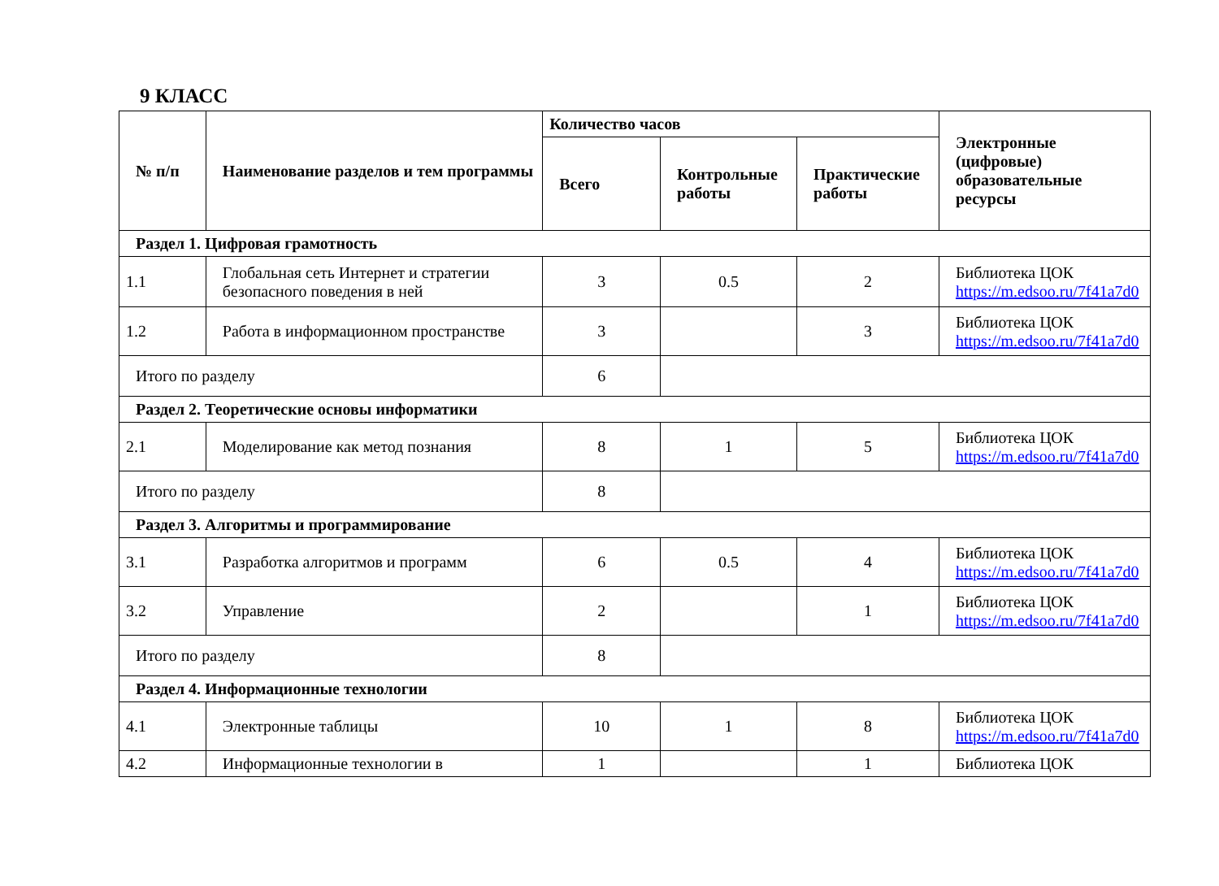9 КЛАСС
| № п/п | Наименование разделов и тем программы | Количество часов | | | Электронные (цифровые) образовательные ресурсы |
| --- | --- | --- | --- | --- | --- |
| | | Всего | Контрольные работы | Практические работы | |
| Раздел 1. Цифровая грамотность | | | | | |
| 1.1 | Глобальная сеть Интернет и стратегии безопасного поведения в ней | 3 | 0.5 | 2 | Библиотека ЦОК https://m.edsoo.ru/7f41a7d0 |
| 1.2 | Работа в информационном пространстве | 3 | | 3 | Библиотека ЦОК https://m.edsoo.ru/7f41a7d0 |
| Итого по разделу | | 6 | | | |
| Раздел 2. Теоретические основы информатики | | | | | |
| 2.1 | Моделирование как метод познания | 8 | 1 | 5 | Библиотека ЦОК https://m.edsoo.ru/7f41a7d0 |
| Итого по разделу | | 8 | | | |
| Раздел 3. Алгоритмы и программирование | | | | | |
| 3.1 | Разработка алгоритмов и программ | 6 | 0.5 | 4 | Библиотека ЦОК https://m.edsoo.ru/7f41a7d0 |
| 3.2 | Управление | 2 | | 1 | Библиотека ЦОК https://m.edsoo.ru/7f41a7d0 |
| Итого по разделу | | 8 | | | |
| Раздел 4. Информационные технологии | | | | | |
| 4.1 | Электронные таблицы | 10 | 1 | 8 | Библиотека ЦОК https://m.edsoo.ru/7f41a7d0 |
| 4.2 | Информационные технологии в | 1 | | 1 | Библиотека ЦОК |